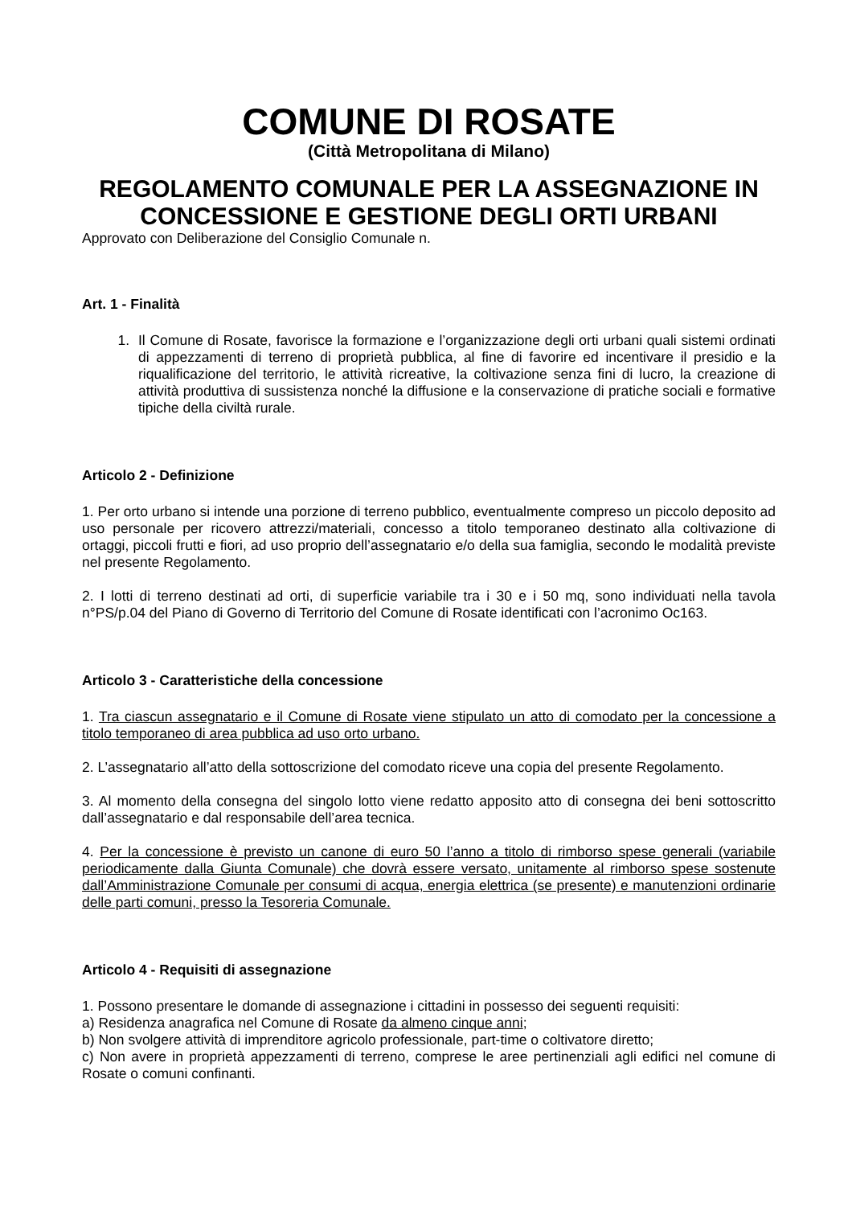COMUNE DI ROSATE
(Città Metropolitana di Milano)
REGOLAMENTO COMUNALE PER LA ASSEGNAZIONE IN CONCESSIONE E GESTIONE DEGLI ORTI URBANI
Approvato con Deliberazione del Consiglio Comunale n.
Art. 1 - Finalità
1. Il Comune di Rosate, favorisce la formazione e l’organizzazione degli orti urbani quali sistemi ordinati di appezzamenti di terreno di proprietà pubblica, al fine di favorire ed incentivare il presidio e la riqualificazione del territorio, le attività ricreative, la coltivazione senza fini di lucro, la creazione di attività produttiva di sussistenza nonché la diffusione e la conservazione di pratiche sociali e formative tipiche della civiltà rurale.
Articolo 2 - Definizione
1. Per orto urbano si intende una porzione di terreno pubblico, eventualmente compreso un piccolo deposito ad uso personale per ricovero attrezzi/materiali, concesso a titolo temporaneo destinato alla coltivazione di ortaggi, piccoli frutti e fiori, ad uso proprio dell’assegnatario e/o della sua famiglia, secondo le modalità previste nel presente Regolamento.
2. I lotti di terreno destinati ad orti, di superficie variabile tra i 30 e i 50 mq, sono individuati nella tavola n°PS/p.04 del Piano di Governo di Territorio del Comune di Rosate identificati con l’acronimo Oc163.
Articolo 3 - Caratteristiche della concessione
1. Tra ciascun assegnatario e il Comune di Rosate viene stipulato un atto di comodato per la concessione a titolo temporaneo di area pubblica ad uso orto urbano.
2. L’assegnatario all’atto della sottoscrizione del comodato riceve una copia del presente Regolamento.
3. Al momento della consegna del singolo lotto viene redatto apposito atto di consegna dei beni sottoscritto dall’assegnatario e dal responsabile dell’area tecnica.
4. Per la concessione è previsto un canone di euro 50 l’anno a titolo di rimborso spese generali (variabile periodicamente dalla Giunta Comunale) che dovrà essere versato, unitamente al rimborso spese sostenute dall’Amministrazione Comunale per consumi di acqua, energia elettrica (se presente) e manutenzioni ordinarie delle parti comuni, presso la Tesoreria Comunale.
Articolo 4 - Requisiti di assegnazione
1. Possono presentare le domande di assegnazione i cittadini in possesso dei seguenti requisiti:
a) Residenza anagrafica nel Comune di Rosate da almeno cinque anni;
b) Non svolgere attività di imprenditore agricolo professionale, part-time o coltivatore diretto;
c) Non avere in proprietà appezzamenti di terreno, comprese le aree pertinenziali agli edifici nel comune di Rosate o comuni confinanti.